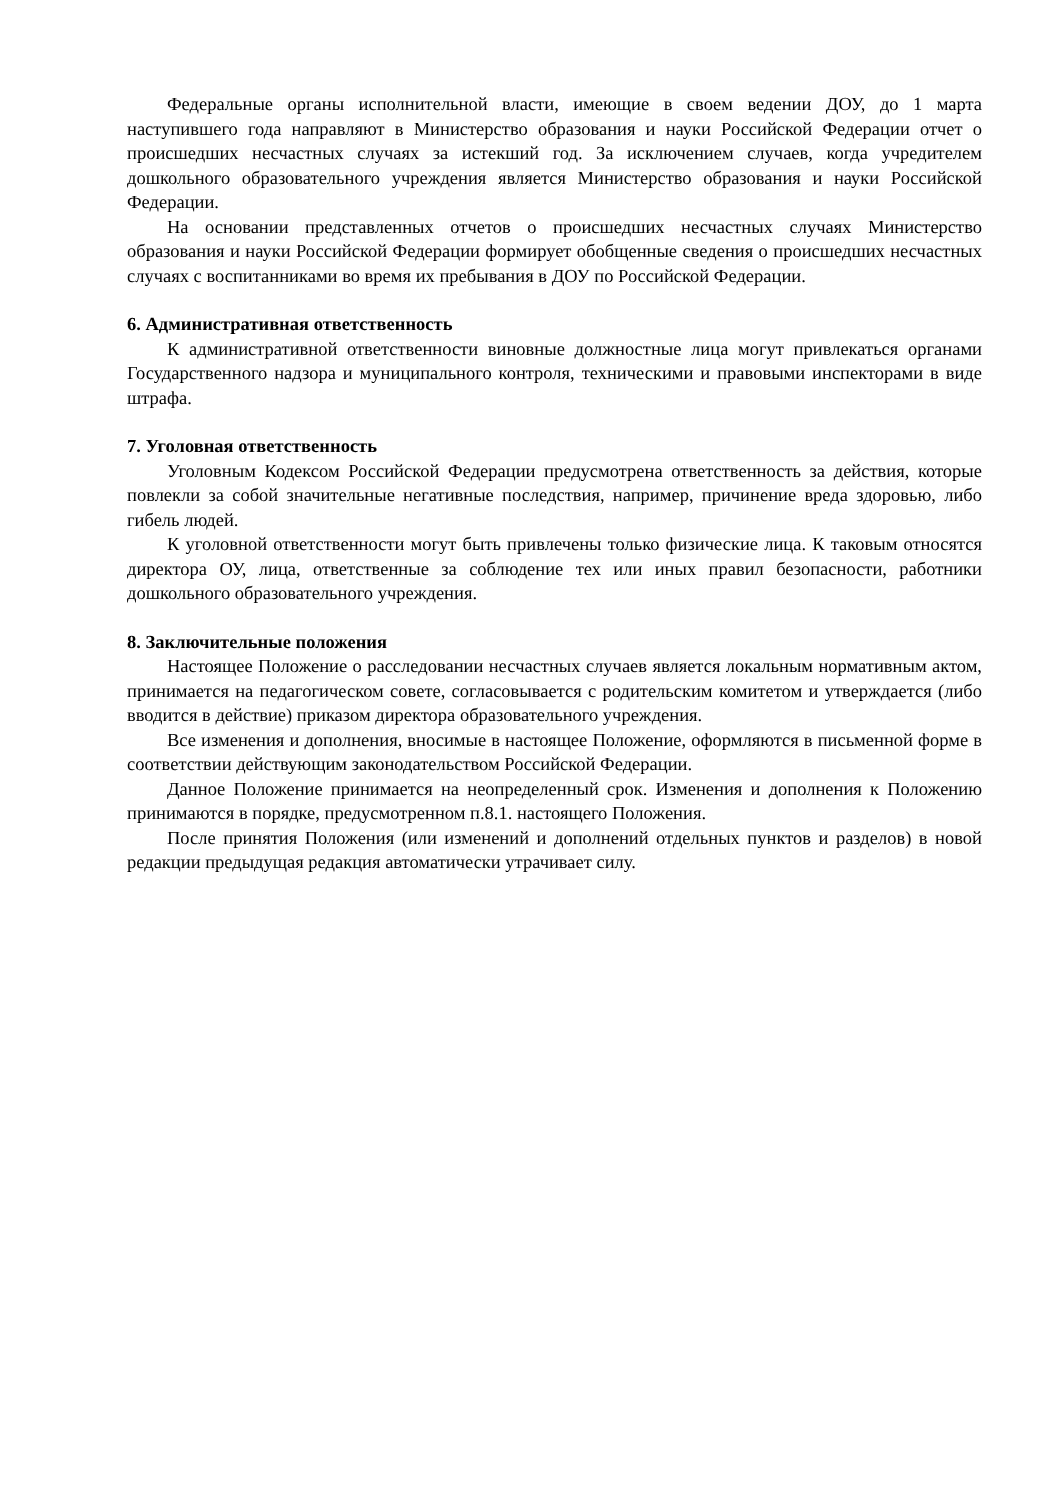Федеральные органы исполнительной власти, имеющие в своем ведении ДОУ, до 1 марта наступившего года направляют в Министерство образования и науки Российской Федерации отчет о происшедших несчастных случаях за истекший год. За исключением случаев, когда учредителем дошкольного образовательного учреждения является Министерство образования и науки Российской Федерации.
На основании представленных отчетов о происшедших несчастных случаях Министерство образования и науки Российской Федерации формирует обобщенные сведения о происшедших несчастных случаях с воспитанниками во время их пребывания в ДОУ по Российской Федерации.
6. Административная ответственность
К административной ответственности виновные должностные лица могут привлекаться органами Государственного надзора и муниципального контроля, техническими и правовыми инспекторами в виде штрафа.
7. Уголовная ответственность
Уголовным Кодексом Российской Федерации предусмотрена ответственность за действия, которые повлекли за собой значительные негативные последствия, например, причинение вреда здоровью, либо гибель людей.
К уголовной ответственности могут быть привлечены только физические лица. К таковым относятся директора ОУ, лица, ответственные за соблюдение тех или иных правил безопасности, работники дошкольного образовательного учреждения.
8. Заключительные положения
Настоящее Положение о расследовании несчастных случаев является локальным нормативным актом, принимается на педагогическом совете, согласовывается с родительским комитетом и утверждается (либо вводится в действие) приказом директора образовательного учреждения.
Все изменения и дополнения, вносимые в настоящее Положение, оформляются в письменной форме в соответствии действующим законодательством Российской Федерации.
Данное Положение принимается на неопределенный срок. Изменения и дополнения к Положению принимаются в порядке, предусмотренном п.8.1. настоящего Положения.
После принятия Положения (или изменений и дополнений отдельных пунктов и разделов) в новой редакции предыдущая редакция автоматически утрачивает силу.